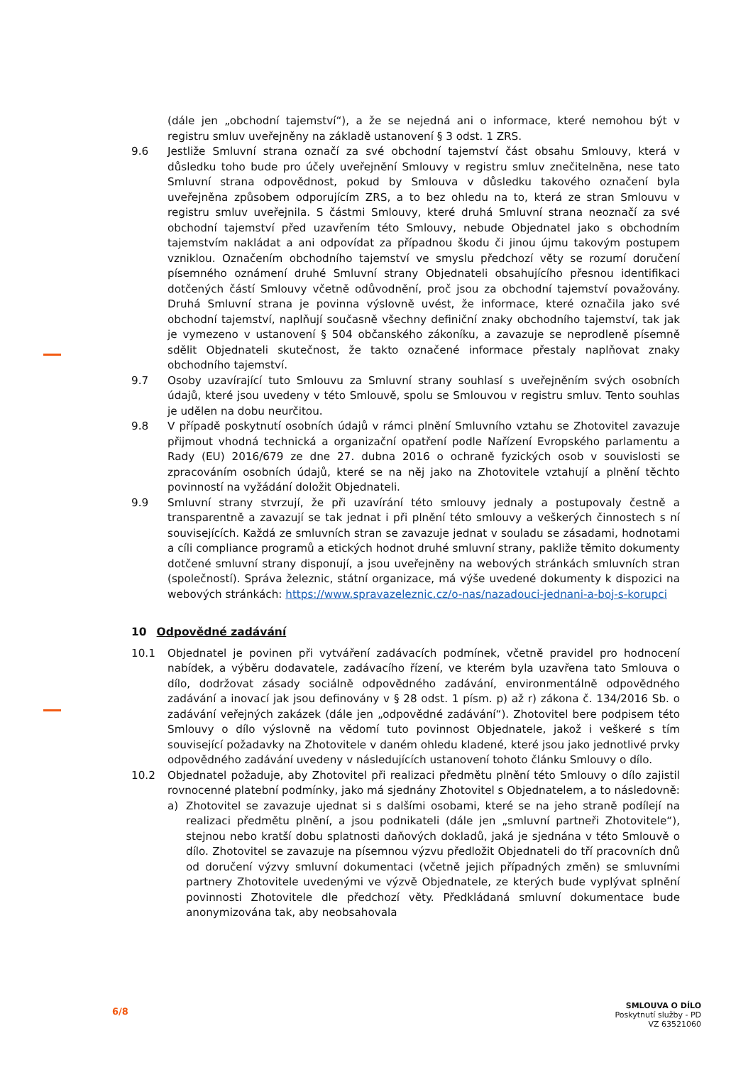(dále jen „obchodní tajemství“), a že se nejedná ani o informace, které nemohou být v registru smluv uveřejněny na základě ustanovení § 3 odst. 1 ZRS.
9.6 Jestliže Smluvní strana označí za své obchodní tajemství část obsahu Smlouvy, která v důsledku toho bude pro účely uveřejnění Smlouvy v registru smluv znečitelněna, nese tato Smluvní strana odpovědnost, pokud by Smlouva v důsledku takového označení byla uveřejněna způsobem odporujícím ZRS, a to bez ohledu na to, která ze stran Smlouvu v registru smluv uveřejnila. S částmi Smlouvy, které druhá Smluvní strana neoznačí za své obchodní tajemství před uzavřením této Smlouvy, nebude Objednatel jako s obchodním tajemstvím nakládat a ani odpovídat za případnou škodu či jinou újmu takovým postupem vzniklou. Označením obchodního tajemství ve smyslu předchozí věty se rozumí doručení písemného oznámení druhé Smluvní strany Objednateli obsahujícího přesnou identifikaci dotčených částí Smlouvy včetně odůvodnění, proč jsou za obchodní tajemství považovány. Druhá Smluvní strana je povinna výslovně uvést, že informace, které označila jako své obchodní tajemství, naplňují současně všechny definiční znaky obchodního tajemství, tak jak je vymezeno v ustanovení § 504 občanského zákoníku, a zavazuje se neprodleně písemně sdělit Objednateli skutečnost, že takto označené informace přestaly naplňovat znaky obchodního tajemství.
9.7 Osoby uzavírající tuto Smlouvu za Smluvní strany souhlasí s uveřejněním svých osobních údajů, které jsou uvedeny v této Smlouvě, spolu se Smlouvou v registru smluv. Tento souhlas je udělen na dobu neurčitou.
9.8 V případě poskytnutí osobních údajů v rámci plnění Smluvního vztahu se Zhotovitel zavazuje přijmout vhodná technická a organizační opatření podle Nařízení Evropského parlamentu a Rady (EU) 2016/679 ze dne 27. dubna 2016 o ochraně fyzických osob v souvislosti se zpracováním osobních údajů, které se na něj jako na Zhotovitele vztahují a plnění těchto povinností na vyžádání doložit Objednateli.
9.9 Smluvní strany stvrzují, že při uzavírání této smlouvy jednaly a postupovaly čestně a transparentně a zavazují se tak jednat i při plnění této smlouvy a veškerých činnostech s ní souvisejících. Každá ze smluvních stran se zavazuje jednat v souladu se zásadami, hodnotami a cíli compliance programů a etických hodnot druhé smluvní strany, pakliže těmito dokumenty dotčené smluvní strany disponují, a jsou uveřejněny na webových stránkách smluvních stran (společností). Správa železnic, státní organizace, má výše uvedené dokumenty k dispozici na webových stránkách: https://www.spravazeleznic.cz/o-nas/nazadouci-jednani-a-boj-s-korupci
10 Odpovědné zadávání
10.1 Objednatel je povinen při vytváření zadávacích podmínek, včetně pravidel pro hodnocení nabídek, a výběru dodavatele, zadávacího řízení, ve kterém byla uzavřena tato Smlouva o dílo, dodržovat zásady sociálně odpovědného zadávání, environmentálně odpovědného zadávání a inovací jak jsou definovány v § 28 odst. 1 písm. p) až r) zákona č. 134/2016 Sb. o zadávání veřejných zakázek (dále jen „odpovědné zadávání“). Zhotovitel bere podpisem této Smlouvy o dílo výslovně na vědomí tuto povinnost Objednatele, jakož i veškeré s tím související požadavky na Zhotovitele v daném ohledu kladené, které jsou jako jednotlivé prvky odpovědného zadávání uvedeny v následujících ustanovení tohoto článku Smlouvy o dílo.
10.2 Objednatel požaduje, aby Zhotovitel při realizaci předmětu plnění této Smlouvy o dílo zajistil rovnocenné platební podmínky, jako má sjednány Zhotovitel s Objednatelem, a to následovně:
a) Zhotovitel se zavazuje ujednat si s dalšími osobami, které se na jeho straně podílejí na realizaci předmětu plnění, a jsou podnikateli (dále jen „smluvní partneři Zhotovitele“), stejnou nebo kratší dobu splatnosti daňových dokladů, jaká je sjednána v této Smlouvě o dílo. Zhotovitel se zavazuje na písemnou výzvu předložit Objednateli do tří pracovních dnů od doručení výzvy smluvní dokumentaci (včetně jejich případných změn) se smluvními partnery Zhotovitele uvedenými ve výzvě Objednatele, ze kterých bude vyplývat splnění povinnosti Zhotovitele dle předchozí věty. Předkládaná smluvní dokumentace bude anonymizována tak, aby neobsahovala
6/8
SMLOUVA O DÍLO
Poskytnutí služby - PD
VZ 63521060